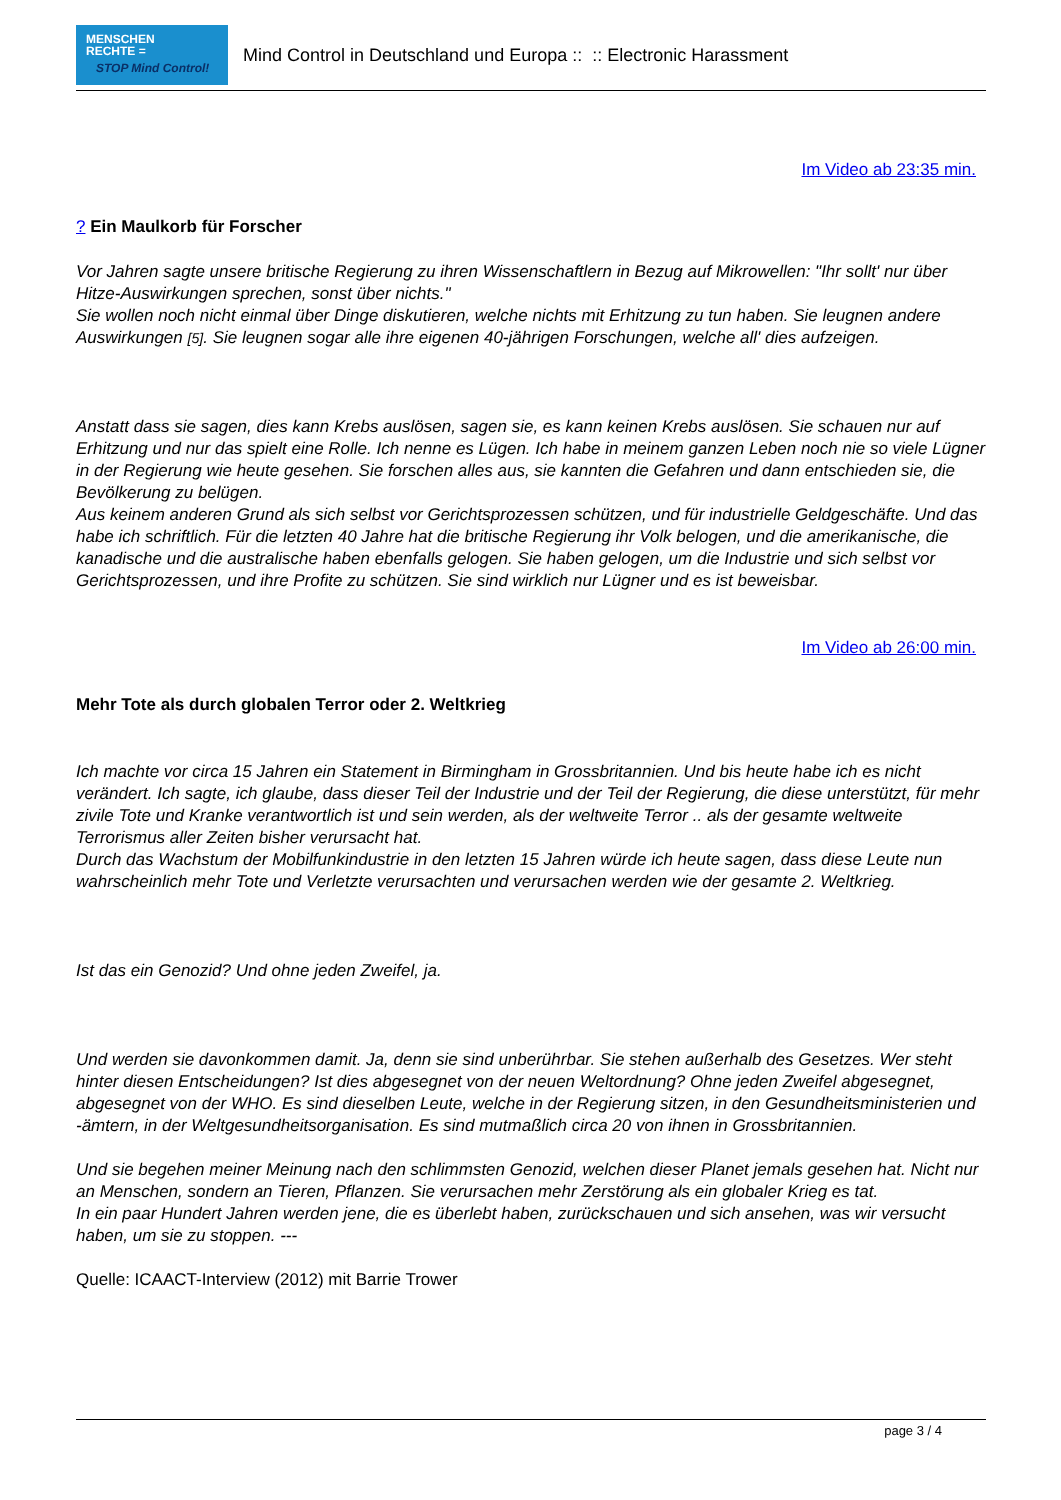MENSCHEN
RECHTE =
STOP Mind Control!
Mind Control in Deutschland und Europa :: :: Electronic Harassment
Im Video ab 23:35 min.
? Ein Maulkorb für Forscher
Vor Jahren sagte unsere britische Regierung zu ihren Wissenschaftlern in Bezug auf Mikrowellen: "Ihr sollt' nur über Hitze-Auswirkungen sprechen, sonst über nichts."
Sie wollen noch nicht einmal über Dinge diskutieren, welche nichts mit Erhitzung zu tun haben. Sie leugnen andere Auswirkungen [5]. Sie leugnen sogar alle ihre eigenen 40-jährigen Forschungen, welche all' dies aufzeigen.
Anstatt dass sie sagen, dies kann Krebs auslösen, sagen sie, es kann keinen Krebs auslösen. Sie schauen nur auf Erhitzung und nur das spielt eine Rolle. Ich nenne es Lügen. Ich habe in meinem ganzen Leben noch nie so viele Lügner in der Regierung wie heute gesehen. Sie forschen alles aus, sie kannten die Gefahren und dann entschieden sie, die Bevölkerung zu belügen.
Aus keinem anderen Grund als sich selbst vor Gerichtsprozessen schützen, und für industrielle Geldgeschäfte. Und das habe ich schriftlich. Für die letzten 40 Jahre hat die britische Regierung ihr Volk belogen, und die amerikanische, die kanadische und die australische haben ebenfalls gelogen. Sie haben gelogen, um die Industrie und sich selbst vor Gerichtsprozessen, und ihre Profite zu schützen. Sie sind wirklich nur Lügner und es ist beweisbar.
Im Video ab 26:00 min.
Mehr Tote als durch globalen Terror oder 2. Weltkrieg
Ich machte vor circa 15 Jahren ein Statement in Birmingham in Grossbritannien. Und bis heute habe ich es nicht verändert. Ich sagte, ich glaube, dass dieser Teil der Industrie und der Teil der Regierung, die diese unterstützt, für mehr zivile Tote und Kranke verantwortlich ist und sein werden, als der weltweite Terror .. als der gesamte weltweite Terrorismus aller Zeiten bisher verursacht hat.
Durch das Wachstum der Mobilfunkindustrie in den letzten 15 Jahren würde ich heute sagen, dass diese Leute nun wahrscheinlich mehr Tote und Verletzte verursachten und verursachen werden wie der gesamte 2. Weltkrieg.
Ist das ein Genozid? Und ohne jeden Zweifel, ja.
Und werden sie davonkommen damit. Ja, denn sie sind unberührbar. Sie stehen außerhalb des Gesetzes. Wer steht hinter diesen Entscheidungen? Ist dies abgesegnet von der neuen Weltordnung? Ohne jeden Zweifel abgesegnet, abgesegnet von der WHO. Es sind dieselben Leute, welche in der Regierung sitzen, in den Gesundheitsministerien und -ämtern, in der Weltgesundheitsorganisation. Es sind mutmaßlich circa 20 von ihnen in Grossbritannien.
Und sie begehen meiner Meinung nach den schlimmsten Genozid, welchen dieser Planet jemals gesehen hat. Nicht nur an Menschen, sondern an Tieren, Pflanzen. Sie verursachen mehr Zerstörung als ein globaler Krieg es tat.
In ein paar Hundert Jahren werden jene, die es überlebt haben, zurückschauen und sich ansehen, was wir versucht haben, um sie zu stoppen. ---
Quelle: ICAACT-Interview (2012) mit Barrie Trower
page 3 / 4